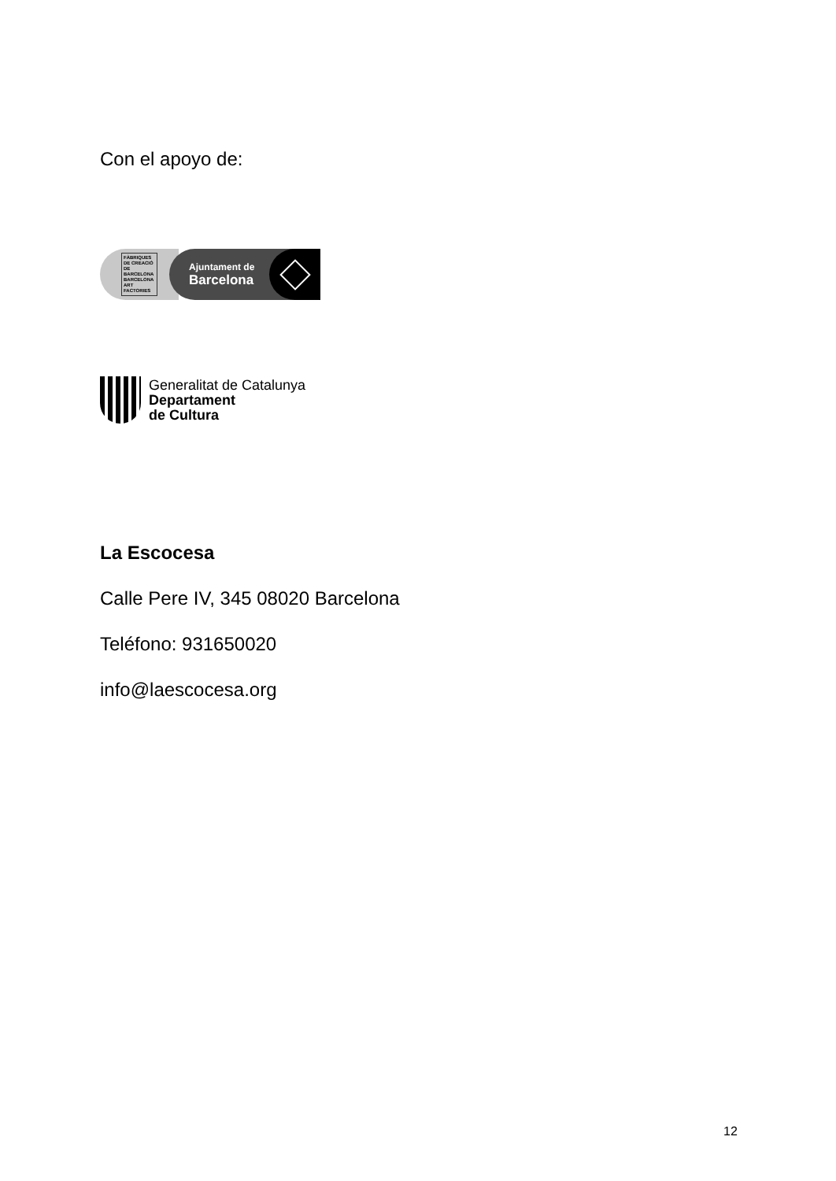Con el apoyo de:
FÀBRIQUES
DE CREACIÓ
DE BARCELONA
BARCELONA
ART FACTORIES
Ajuntament de
Barcelona
Generalitat de Catalunya
Departament
de Cultura
La Escocesa
Calle Pere IV, 345 08020 Barcelona
Teléfono: 931650020
info@laescocesa.org
12